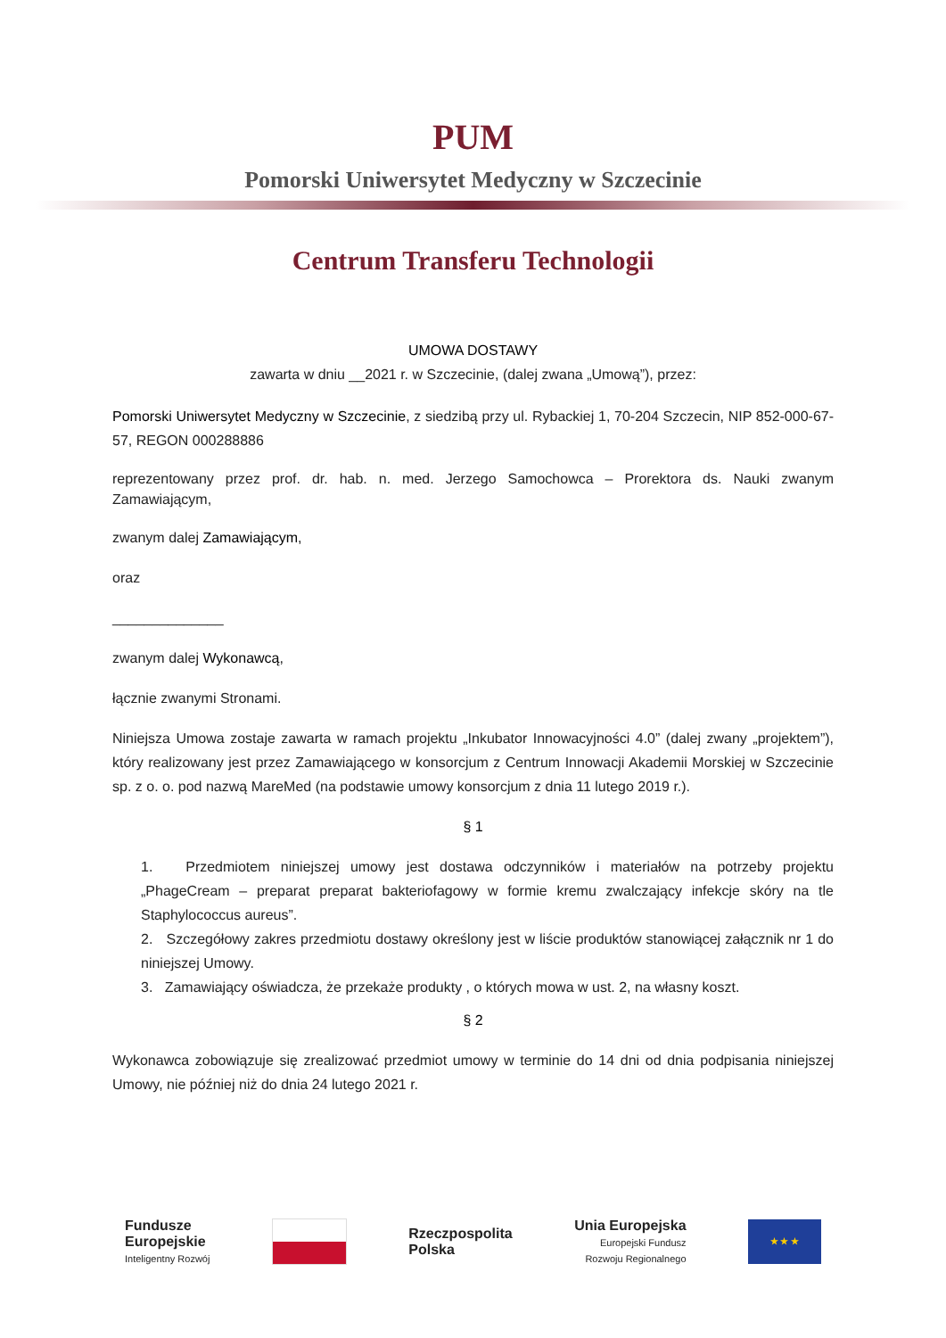PUM
Pomorski Uniwersytet Medyczny w Szczecinie
Centrum Transferu Technologii
UMOWA DOSTAWY
zawarta w dniu __2021 r. w Szczecinie, (dalej zwana „Umową”), przez:
Pomorski Uniwersytet Medyczny w Szczecinie, z siedzibą przy ul. Rybackiej 1, 70-204 Szczecin, NIP 852-000-67-57, REGON 000288886
reprezentowany przez prof. dr. hab. n. med. Jerzego Samochowca – Prorektora ds. Nauki zwanym Zamawiającym,
zwanym dalej Zamawiającym,
oraz
______________
zwanym dalej Wykonawcą,
łącznie zwanymi Stronami.
Niniejsza Umowa zostaje zawarta w ramach projektu „Inkubator Innowacyjności 4.0” (dalej zwany „projektem”), który realizowany jest przez Zamawiającego w konsorcjum z Centrum Innowacji Akademii Morskiej w Szczecinie sp. z o. o. pod nazwą MareMed (na podstawie umowy konsorcjum z dnia 11 lutego 2019 r.).
§ 1
1. Przedmiotem niniejszej umowy jest dostawa odczynników i materiałów na potrzeby projektu „PhageCream – preparat preparat bakteriofagowy w formie kremu zwalczający infekcje skóry na tle Staphylococcus aureus”.
2. Szczegółowy zakres przedmiotu dostawy określony jest w liście produktów stanowiącej załącznik nr 1 do niniejszej Umowy.
3. Zamawiający oświadcza, że przekaże produkty , o których mowa w ust. 2, na własny koszt.
§ 2
Wykonawca zobowiązuje się zrealizować przedmiot umowy w terminie do 14 dni od dnia podpisania niniejszej Umowy, nie później niż do dnia 24 lutego 2021 r.
Fundusze
Europejskie
Inteligentny Rozwój
Rzeczpospolita
Polska
Unia Europejska
Europejski Fundusz
Rozwoju Regionalnego
★ ★ ★